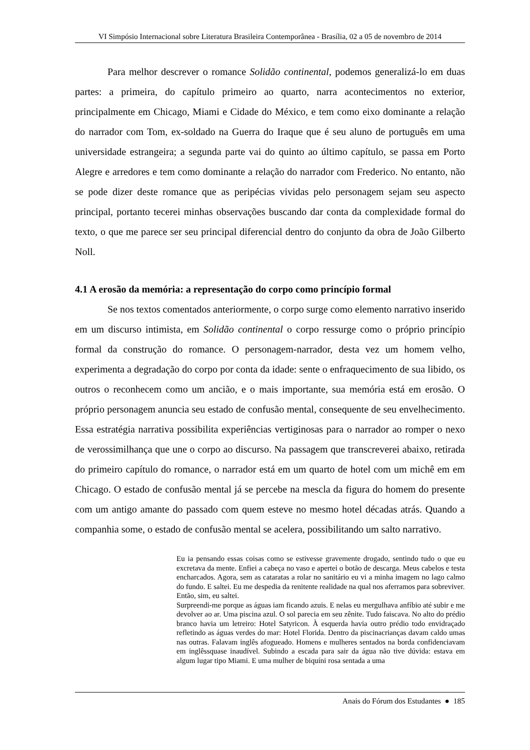VI Simpósio Internacional sobre Literatura Brasileira Contemporânea - Brasília, 02 a 05 de novembro de 2014
Para melhor descrever o romance Solidão continental, podemos generalizá-lo em duas partes: a primeira, do capítulo primeiro ao quarto, narra acontecimentos no exterior, principalmente em Chicago, Miami e Cidade do México, e tem como eixo dominante a relação do narrador com Tom, ex-soldado na Guerra do Iraque que é seu aluno de português em uma universidade estrangeira; a segunda parte vai do quinto ao último capítulo, se passa em Porto Alegre e arredores e tem como dominante a relação do narrador com Frederico. No entanto, não se pode dizer deste romance que as peripécias vividas pelo personagem sejam seu aspecto principal, portanto tecerei minhas observações buscando dar conta da complexidade formal do texto, o que me parece ser seu principal diferencial dentro do conjunto da obra de João Gilberto Noll.
4.1 A erosão da memória: a representação do corpo como princípio formal
Se nos textos comentados anteriormente, o corpo surge como elemento narrativo inserido em um discurso intimista, em Solidão continental o corpo ressurge como o próprio princípio formal da construção do romance. O personagem-narrador, desta vez um homem velho, experimenta a degradação do corpo por conta da idade: sente o enfraquecimento de sua libido, os outros o reconhecem como um ancião, e o mais importante, sua memória está em erosão. O próprio personagem anuncia seu estado de confusão mental, consequente de seu envelhecimento. Essa estratégia narrativa possibilita experiências vertiginosas para o narrador ao romper o nexo de verossimilhança que une o corpo ao discurso. Na passagem que transcreverei abaixo, retirada do primeiro capítulo do romance, o narrador está em um quarto de hotel com um michê em em Chicago. O estado de confusão mental já se percebe na mescla da figura do homem do presente com um antigo amante do passado com quem esteve no mesmo hotel décadas atrás. Quando a companhia some, o estado de confusão mental se acelera, possibilitando um salto narrativo.
Eu ia pensando essas coisas como se estivesse gravemente drogado, sentindo tudo o que eu excretava da mente. Enfiei a cabeça no vaso e apertei o botão de descarga. Meus cabelos e testa encharcados. Agora, sem as cataratas a rolar no sanitário eu vi a minha imagem no lago calmo do fundo. E saltei. Eu me despedia da renitente realidade na qual nos aferramos para sobreviver.
Então, sim, eu saltei.
Surpreendi-me porque as águas iam ficando azuis. E nelas eu mergulhava anfíbio até subir e me devolver ao ar. Uma piscina azul. O sol parecia em seu zênite. Tudo faiscava. No alto do prédio branco havia um letreiro: Hotel Satyricon. À esquerda havia outro prédio todo envidraçado refletindo as águas verdes do mar: Hotel Florida. Dentro da piscinacrianças davam caldo umas nas outras. Falavam inglês afogueado. Homens e mulheres sentados na borda confidenciavam em inglêssquase inaudível. Subindo a escada para sair da água não tive dúvida: estava em algum lugar tipo Miami. E uma mulher de biquíni rosa sentada a uma
Anais do Fórum dos Estudantes ● 185